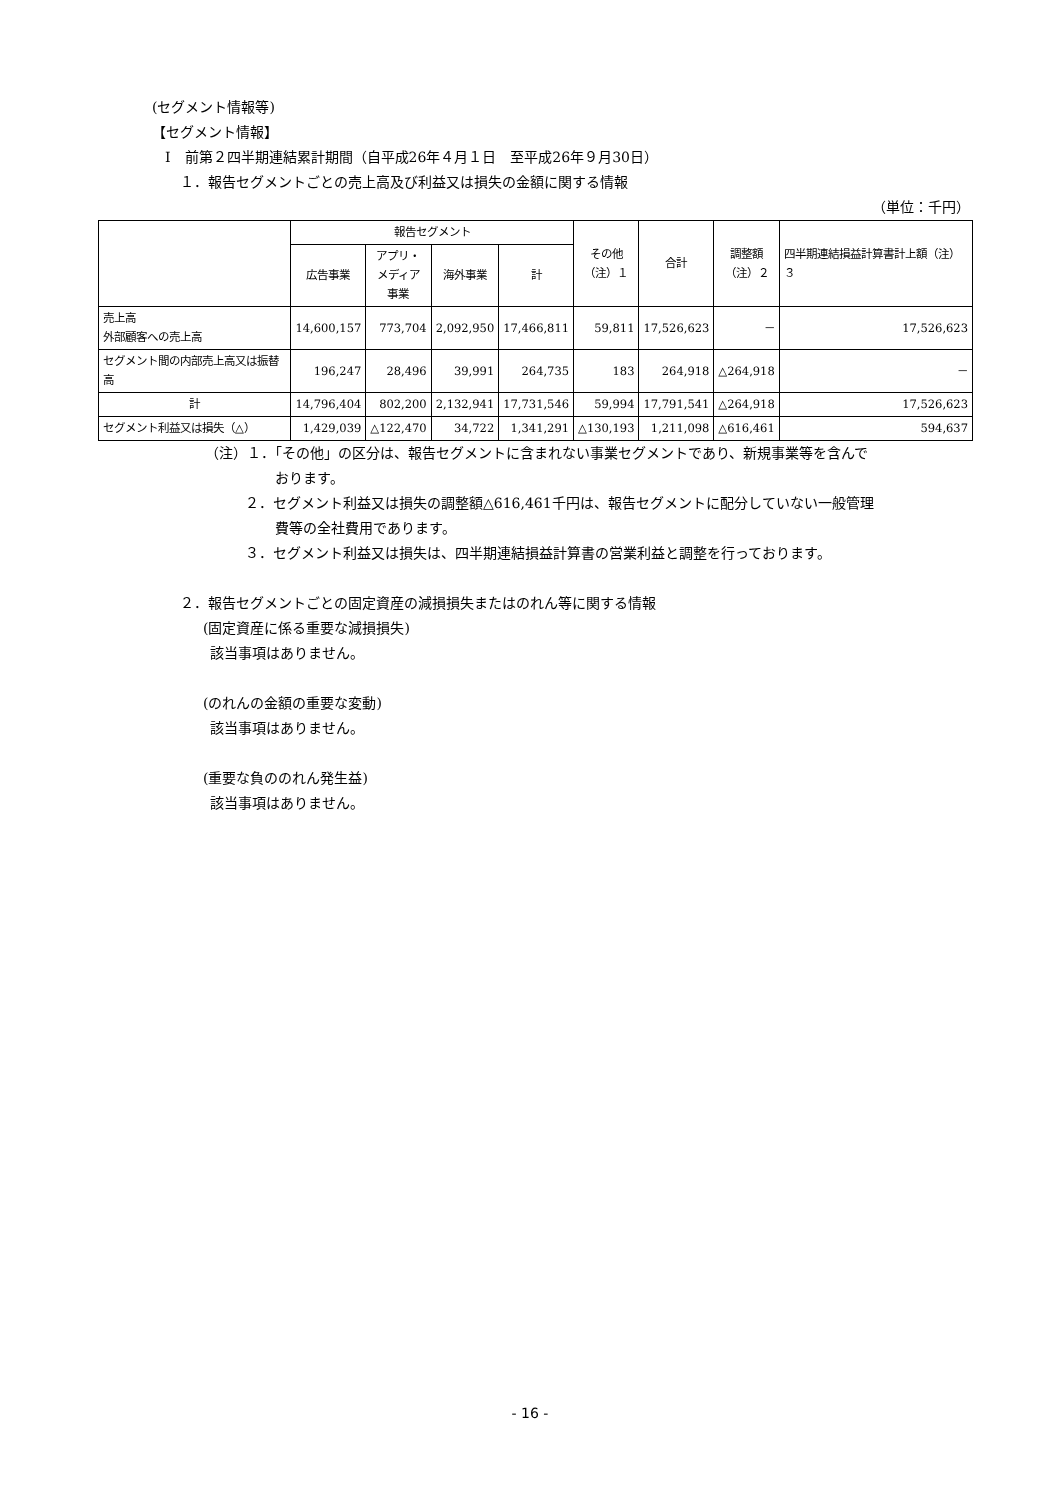(セグメント情報等)
【セグメント情報】
Ⅰ　前第２四半期連結累計期間（自平成26年４月１日　至平成26年９月30日）
１．報告セグメントごとの売上高及び利益又は損失の金額に関する情報
（単位：千円）
| | 報告セグメント | | | | その他 （注）１ | 合計 | 調整額 （注）２ | 四半期連結損益計算書計上額（注）３ |
| --- | --- | --- | --- | --- | --- | --- | --- | --- |
| | 広告事業 | アプリ・ メディア 事業 | 海外事業 | 計 | | | | |
| 売上高 外部顧客への売上高 | 14,600,157 | 773,704 | 2,092,950 | 17,466,811 | 59,811 | 17,526,623 | － | 17,526,623 |
| セグメント間の内部売上高又は振替高 | 196,247 | 28,496 | 39,991 | 264,735 | 183 | 264,918 | △264,918 | － |
| 計 | 14,796,404 | 802,200 | 2,132,941 | 17,731,546 | 59,994 | 17,791,541 | △264,918 | 17,526,623 |
| セグメント利益又は損失（△） | 1,429,039 | △122,470 | 34,722 | 1,341,291 | △130,193 | 1,211,098 | △616,461 | 594,637 |
（注）１．「その他」の区分は、報告セグメントに含まれない事業セグメントであり、新規事業等を含んで
おります。
２．セグメント利益又は損失の調整額△616,461千円は、報告セグメントに配分していない一般管理
費等の全社費用であります。
３．セグメント利益又は損失は、四半期連結損益計算書の営業利益と調整を行っております。
２．報告セグメントごとの固定資産の減損損失またはのれん等に関する情報
(固定資産に係る重要な減損損失)
該当事項はありません。
(のれんの金額の重要な変動)
該当事項はありません。
(重要な負ののれん発生益)
該当事項はありません。
- 16 -